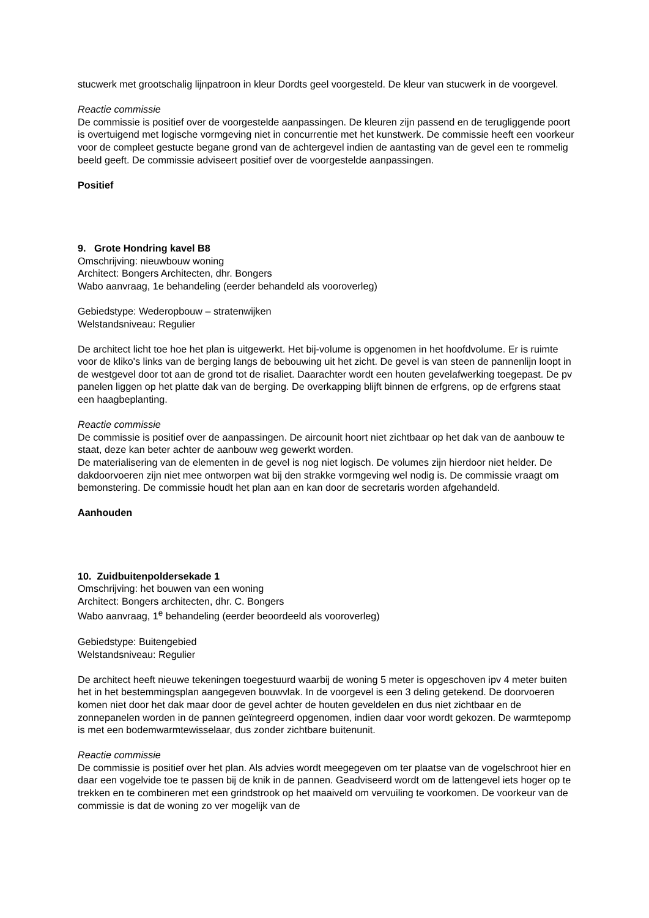stucwerk met grootschalig lijnpatroon in kleur Dordts geel voorgesteld. De kleur van stucwerk in de voorgevel.
Reactie commissie
De commissie is positief over de voorgestelde aanpassingen. De kleuren zijn passend en de terugliggende poort is overtuigend met logische vormgeving niet in concurrentie met het kunstwerk. De commissie heeft een voorkeur voor de compleet gestucte begane grond van de achtergevel indien de aantasting van de gevel een te rommelig beeld geeft. De commissie adviseert positief over de voorgestelde aanpassingen.
Positief
9. Grote Hondring kavel B8
Omschrijving: nieuwbouw woning
Architect: Bongers Architecten, dhr. Bongers
Wabo aanvraag, 1e behandeling (eerder behandeld als vooroverleg)
Gebiedstype: Wederopbouw – stratenwijken
Welstandsniveau: Regulier
De architect licht toe hoe het plan is uitgewerkt. Het bij-volume is opgenomen in het hoofdvolume. Er is ruimte voor de kliko's links van de berging langs de bebouwing uit het zicht. De gevel is van steen de pannenlijn loopt in de westgevel door tot aan de grond tot de risaliet. Daarachter wordt een houten gevelafwerking toegepast. De pv panelen liggen op het platte dak van de berging. De overkapping blijft binnen de erfgrens, op de erfgrens staat een haagbeplanting.
Reactie commissie
De commissie is positief over de aanpassingen. De aircounit hoort niet zichtbaar op het dak van de aanbouw te staat, deze kan beter achter de aanbouw weg gewerkt worden.
De materialisering van de elementen in de gevel is nog niet logisch. De volumes zijn hierdoor niet helder. De dakdoorvoeren zijn niet mee ontworpen wat bij den strakke vormgeving wel nodig is. De commissie vraagt om bemonstering. De commissie houdt het plan aan en kan door de secretaris worden afgehandeld.
Aanhouden
10. Zuidbuitenpoldersekade 1
Omschrijving: het bouwen van een woning
Architect: Bongers architecten, dhr. C. Bongers
Wabo aanvraag, 1<sup>e</sup> behandeling (eerder beoordeeld als vooroverleg)
Gebiedstype: Buitengebied
Welstandsniveau: Regulier
De architect heeft nieuwe tekeningen toegestuurd waarbij de woning 5 meter is opgeschoven ipv 4 meter buiten het in het bestemmingsplan aangegeven bouwvlak. In de voorgevel is een 3 deling getekend. De doorvoeren komen niet door het dak maar door de gevel achter de houten geveldelen en dus niet zichtbaar en de zonnepanelen worden in de pannen geïntegreerd opgenomen, indien daar voor wordt gekozen. De warmtepomp is met een bodemwarmtewisselaar, dus zonder zichtbare buitenunit.
Reactie commissie
De commissie is positief over het plan. Als advies wordt meegegeven om ter plaatse van de vogelschroot hier en daar een vogelvide toe te passen bij de knik in de pannen. Geadviseerd wordt om de lattengevel iets hoger op te trekken en te combineren met een grindstrook op het maaiveld om vervuiling te voorkomen. De voorkeur van de commissie is dat de woning zo ver mogelijk van de